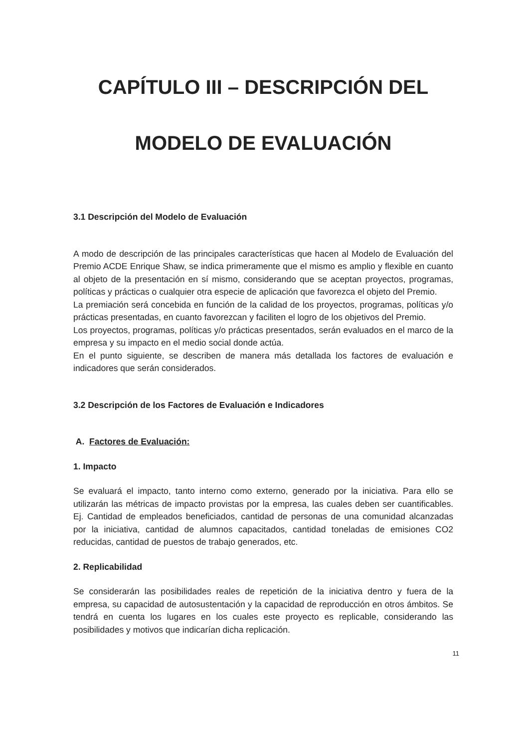CAPÍTULO III – DESCRIPCIÓN DEL
MODELO DE EVALUACIÓN
3.1 Descripción del Modelo de Evaluación
A modo de descripción de las principales características que hacen al Modelo de Evaluación del Premio ACDE Enrique Shaw, se indica primeramente que el mismo es amplio y flexible en cuanto al objeto de la presentación en sí mismo, considerando que se aceptan proyectos, programas, políticas y prácticas o cualquier otra especie de aplicación que favorezca el objeto del Premio.
La premiación será concebida en función de la calidad de los proyectos, programas, políticas y/o prácticas presentadas, en cuanto favorezcan y faciliten el logro de los objetivos del Premio.
Los proyectos, programas, políticas y/o prácticas presentados, serán evaluados en el marco de la empresa y su impacto en el medio social donde actúa.
En el punto siguiente, se describen de manera más detallada los factores de evaluación e indicadores que serán considerados.
3.2 Descripción de los Factores de Evaluación e Indicadores
A. Factores de Evaluación:
1. Impacto
Se evaluará el impacto, tanto interno como externo, generado por la iniciativa. Para ello se utilizarán las métricas de impacto provistas por la empresa, las cuales deben ser cuantificables. Ej. Cantidad de empleados beneficiados, cantidad de personas de una comunidad alcanzadas por la iniciativa, cantidad de alumnos capacitados, cantidad toneladas de emisiones CO2 reducidas, cantidad de puestos de trabajo generados, etc.
2. Replicabilidad
Se considerarán las posibilidades reales de repetición de la iniciativa dentro y fuera de la empresa, su capacidad de autosustentación y la capacidad de reproducción en otros ámbitos. Se tendrá en cuenta los lugares en los cuales este proyecto es replicable, considerando las posibilidades y motivos que indicarían dicha replicación.
11